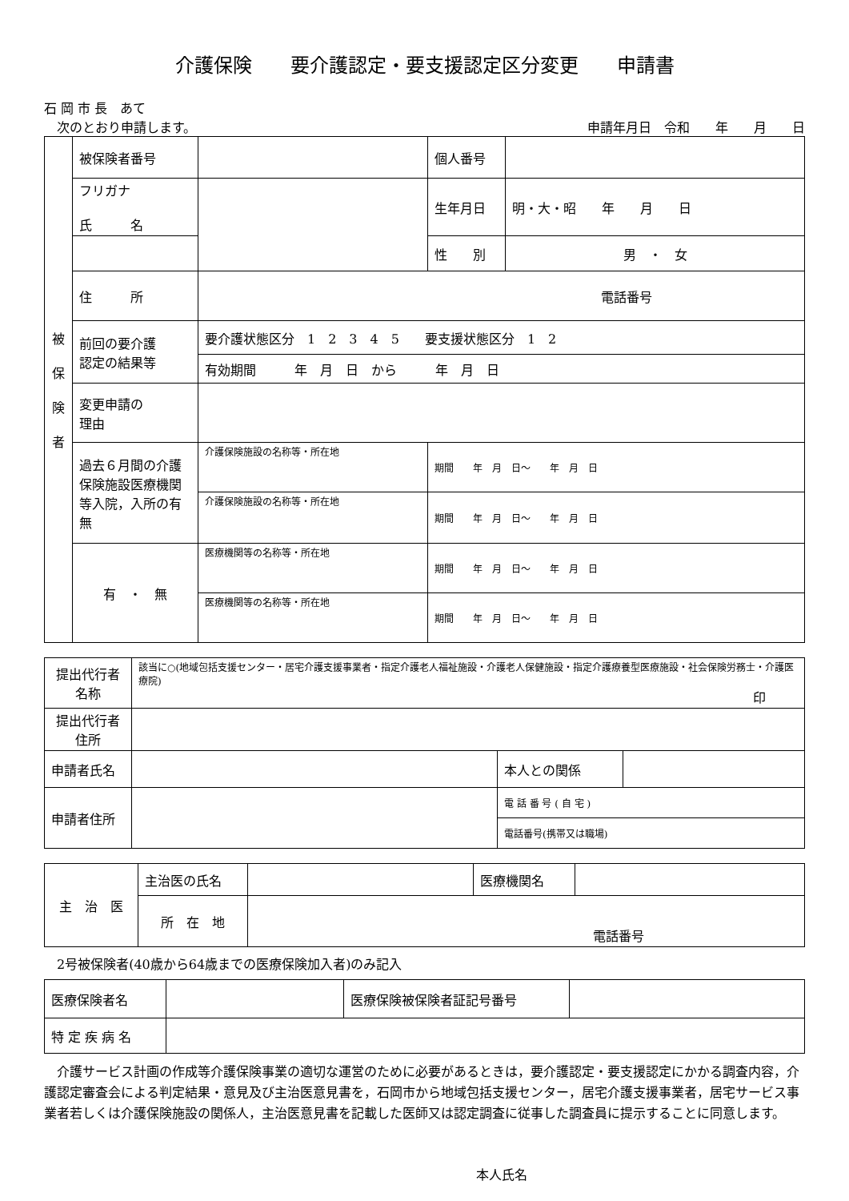介護保険　　要介護認定・要支援認定区分変更　　申請書
石 岡 市 長　あて
　次のとおり申請します。 申請年月日　令和　　年　　月　　日
| 被 保 険 者 | 被保険者番号 | | 個人番号 | |
| | フリガナ 氏 名 | | 生年月日 | 明・大・昭 年 月 日 |
| | | | 性 別 | 男 ・ 女 |
| | 住 所 | 電話番号 | | |
| | 前回の要介護 認定の結果等 | 要介護状態区分 1 2 3 4 5 要支援状態区分 1 2 | | |
| | | 有効期間 年 月 日 から 年 月 日 | | |
| | 変更申請の 理由 | | | |
| | 過去６月間の介護保険施設医療機関等入院，入所の有無 | 介護保険施設の名称等・所在地 | 期間 年 月 日～ 年 月 日 | |
| | | 介護保険施設の名称等・所在地 | 期間 年 月 日～ 年 月 日 | |
| | 有 ・ 無 | 医療機関等の名称等・所在地 | 期間 年 月 日～ 年 月 日 | |
| | | 医療機関等の名称等・所在地 | 期間 年 月 日～ 年 月 日 | |
| 提出代行者 名称 | 該当に○(地域包括支援センター・居宅介護支援事業者・指定介護老人福祉施設・介護老人保健施設・指定介護療養型医療施設・社会保険労務士・介護医療院) 印 | | |
| 提出代行者 住所 | | | |
| 申請者氏名 | | 本人との関係 | |
| 申請者住所 | | 電 話 番 号 ( 自 宅 ) | |
| | | 電話番号(携帯又は職場) | |
| 主 治 医 | 主治医の氏名 | | 医療機関名 | |
| | 所 在 地 | 電話番号 | | |
　2号被保険者(40歳から64歳までの医療保険加入者)のみ記入
| 医療保険者名 | | 医療保険被保険者証記号番号 | |
| 特 定 疾 病 名 | | | |
　介護サービス計画の作成等介護保険事業の適切な運営のために必要があるときは，要介護認定・要支援認定にかかる調査内容，介護認定審査会による判定結果・意見及び主治医意見書を，石岡市から地域包括支援センター，居宅介護支援事業者，居宅サービス事業者若しくは介護保険施設の関係人，主治医意見書を記載した医師又は認定調査に従事した調査員に提示することに同意します。
本人氏名